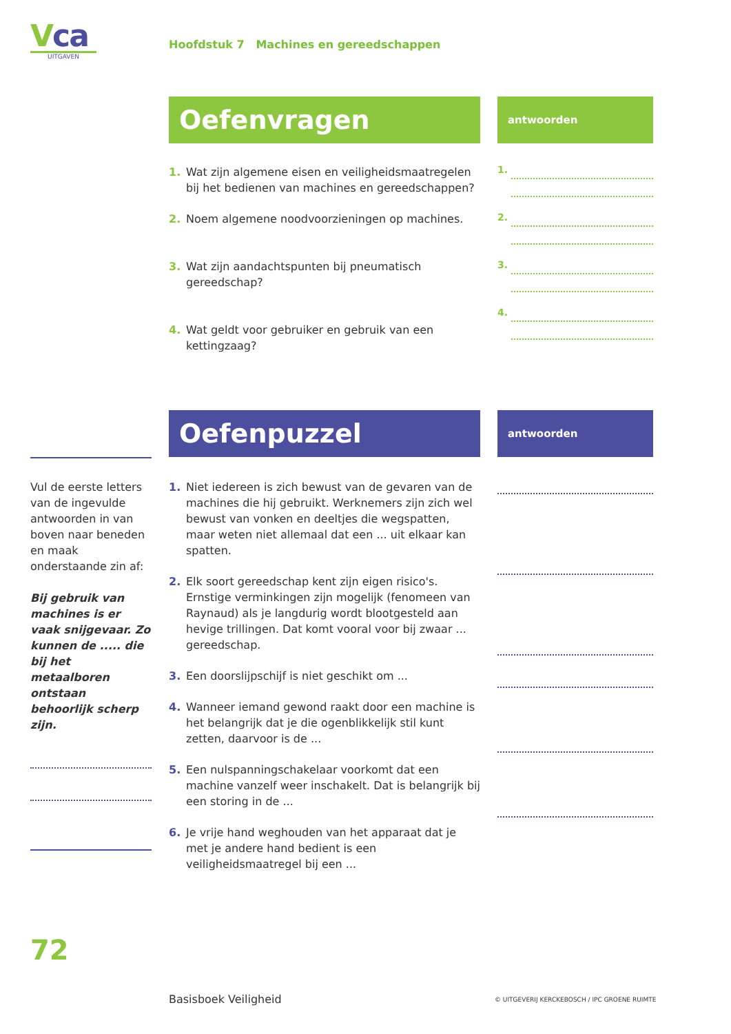Vca
UITGAVEN
Hoofdstuk 7 Machines en gereedschappen
Oefenvragen
antwoorden
1. Wat zijn algemene eisen en veiligheidsmaatregelen bij het bedienen van machines en gereedschappen?
2. Noem algemene noodvoorzieningen op machines.
3. Wat zijn aandachtspunten bij pneumatisch gereedschap?
4. Wat geldt voor gebruiker en gebruik van een kettingzaag?
1.
2.
3.
4.
Oefenpuzzel
antwoorden
Vul de eerste letters van de ingevulde antwoorden in van boven naar beneden en maak onderstaande zin af:
Bij gebruik van machines is er vaak snijgevaar. Zo kunnen de ..... die bij het metaalboren ontstaan behoorlijk scherp zijn.
1. Niet iedereen is zich bewust van de gevaren van de machines die hij gebruikt. Werknemers zijn zich wel bewust van vonken en deeltjes die wegspatten, maar weten niet allemaal dat een ... uit elkaar kan spatten.
2. Elk soort gereedschap kent zijn eigen risico's. Ernstige verminkingen zijn mogelijk (fenomeen van Raynaud) als je langdurig wordt blootgesteld aan hevige trillingen. Dat komt vooral voor bij zwaar ... gereedschap.
3. Een doorslijpschijf is niet geschikt om ...
4. Wanneer iemand gewond raakt door een machine is het belangrijk dat je die ogenblikkelijk stil kunt zetten, daarvoor is de ...
5. Een nulspanningschakelaar voorkomt dat een machine vanzelf weer inschakelt. Dat is belangrijk bij een storing in de ...
6. Je vrije hand weghouden van het apparaat dat je met je andere hand bedient is een veiligheidsmaatregel bij een ...
72
Basisboek Veiligheid
© UITGEVERIJ KERCKEBOSCH / IPC GROENE RUIMTE